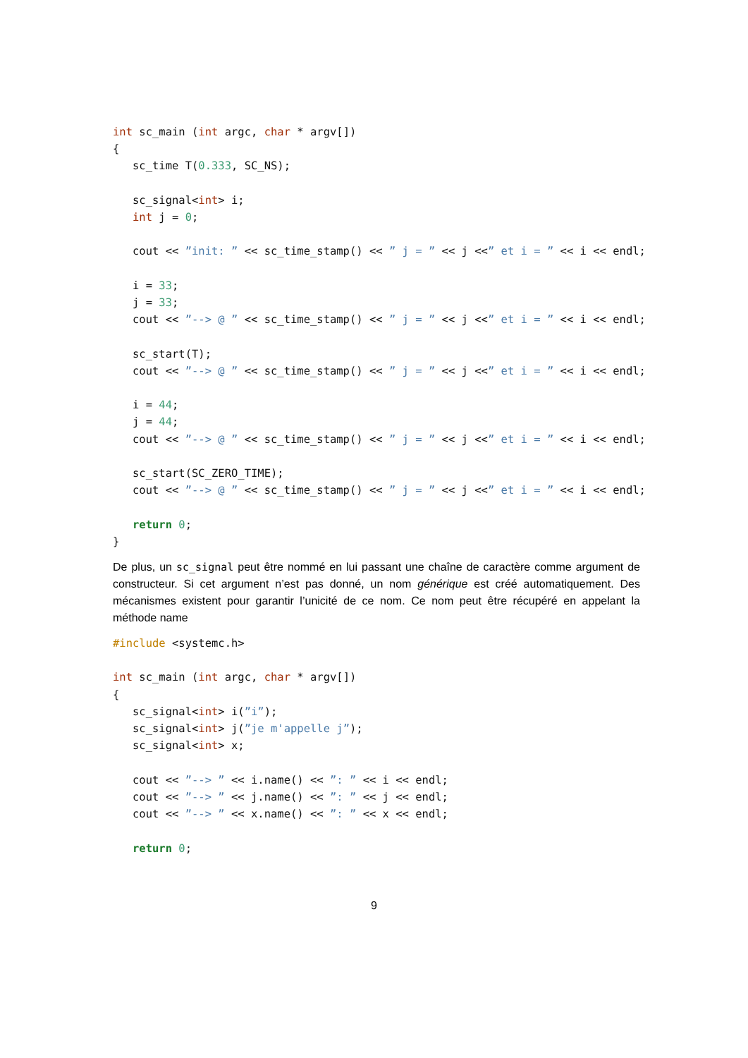int sc_main (int argc, char * argv[])
{
   sc_time T(0.333, SC_NS);

   sc_signal<int> i;
   int j = 0;

   cout << ”init: ” << sc_time_stamp() << ” j = ” << j <<” et i = ” << i << endl;

   i = 33;
   j = 33;
   cout << ”--> @ ” << sc_time_stamp() << ” j = ” << j <<” et i = ” << i << endl;

   sc_start(T);
   cout << ”--> @ ” << sc_time_stamp() << ” j = ” << j <<” et i = ” << i << endl;

   i = 44;
   j = 44;
   cout << ”--> @ ” << sc_time_stamp() << ” j = ” << j <<” et i = ” << i << endl;

   sc_start(SC_ZERO_TIME);
   cout << ”--> @ ” << sc_time_stamp() << ” j = ” << j <<” et i = ” << i << endl;

   return 0;
}
De plus, un sc_signal peut être nommé en lui passant une chaîne de caractère comme argument de constructeur. Si cet argument n’est pas donné, un nom générique est créé automatiquement. Des mécanismes existent pour garantir l’unicité de ce nom. Ce nom peut être récupéré en appelant la méthode name
#include <systemc.h>

int sc_main (int argc, char * argv[])
{
   sc_signal<int> i(”i”);
   sc_signal<int> j(”je m'appelle j”);
   sc_signal<int> x;

   cout << ”--> ” << i.name() << ”: ” << i << endl;
   cout << ”--> ” << j.name() << ”: ” << j << endl;
   cout << ”--> ” << x.name() << ”: ” << x << endl;

   return 0;
9